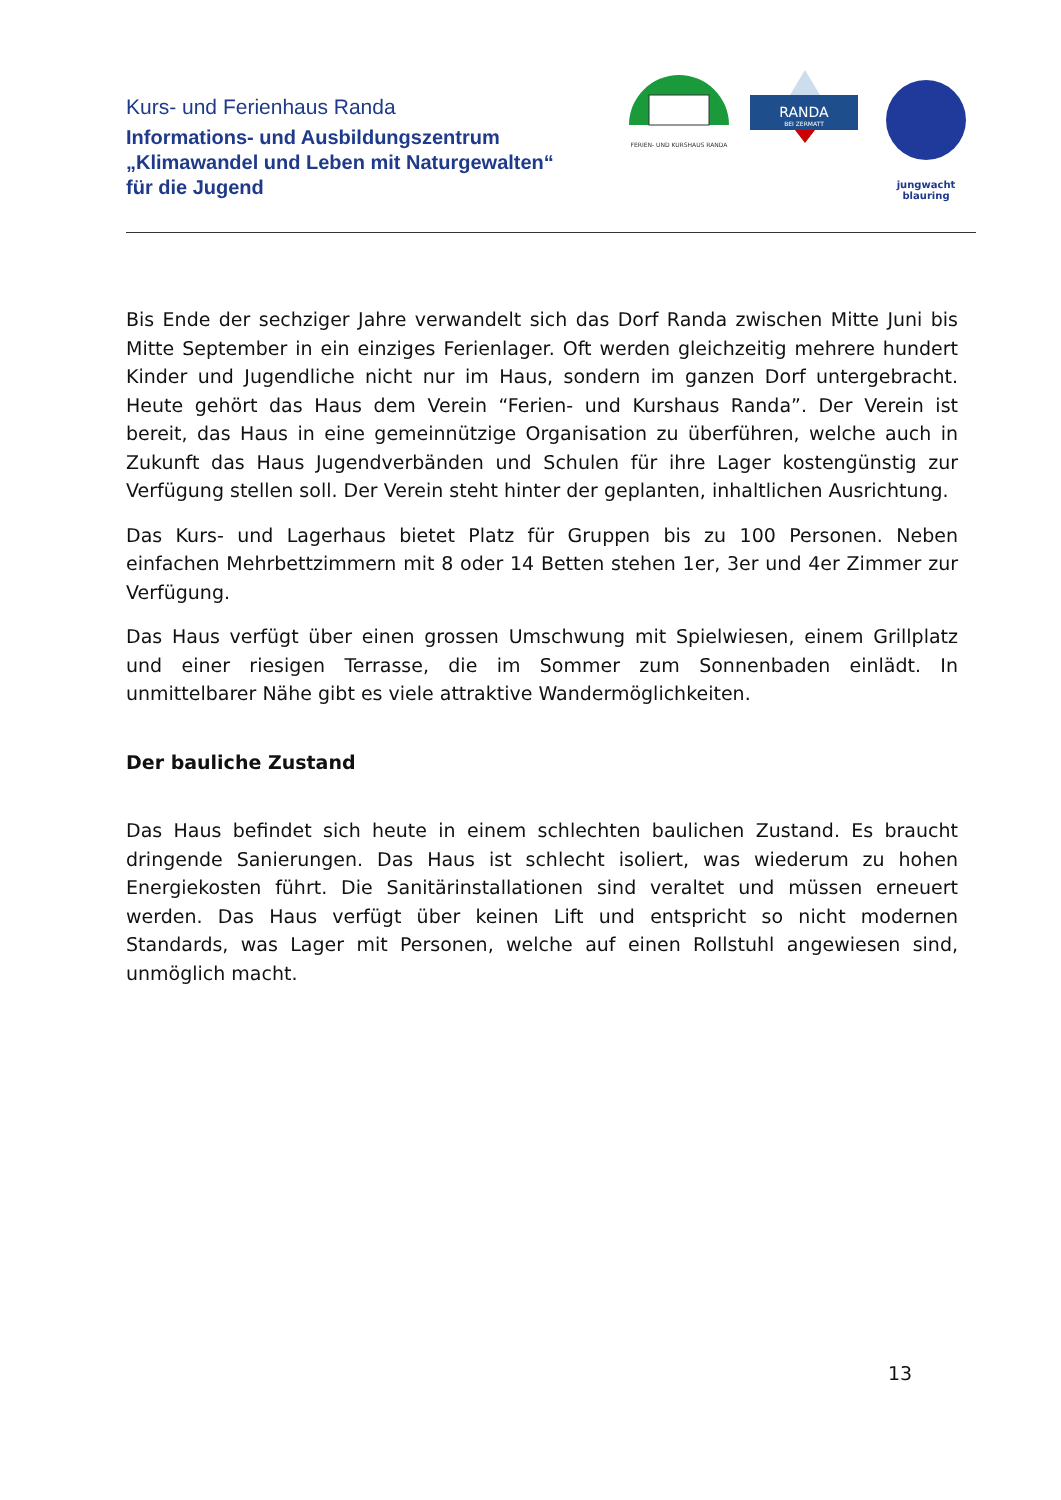Kurs- und Ferienhaus Randa
Informations- und Ausbildungszentrum
„Klimawandel und Leben mit Naturgewalten“
für die Jugend
FERIEN- UND KURSHAUS RANDA
RANDA
BEI ZERMATT
jungwacht
blauring
Bis Ende der sechziger Jahre verwandelt sich das Dorf Randa zwischen Mitte Juni bis Mitte September in ein einziges Ferienlager. Oft werden gleichzeitig mehrere hundert Kinder und Jugendliche nicht nur im Haus, sondern im ganzen Dorf untergebracht. Heute gehört das Haus dem Verein “Ferien- und Kurshaus Randa”. Der Verein ist bereit, das Haus in eine gemeinnützige Organisation zu überführen, welche auch in Zukunft das Haus Jugendverbänden und Schulen für ihre Lager kostengünstig zur Verfügung stellen soll. Der Verein steht hinter der geplanten, inhaltlichen Ausrichtung.
Das Kurs- und Lagerhaus bietet Platz für Gruppen bis zu 100 Personen. Neben einfachen Mehrbettzimmern mit 8 oder 14 Betten stehen 1er, 3er und 4er Zimmer zur Verfügung.
Das Haus verfügt über einen grossen Umschwung mit Spielwiesen, einem Grillplatz und einer riesigen Terrasse, die im Sommer zum Sonnenbaden einlädt. In unmittelbarer Nähe gibt es viele attraktive Wandermöglichkeiten.
Der bauliche Zustand
Das Haus befindet sich heute in einem schlechten baulichen Zustand. Es braucht dringende Sanierungen. Das Haus ist schlecht isoliert, was wiederum zu hohen Energiekosten führt. Die Sanitärinstallationen sind veraltet und müssen erneuert werden. Das Haus verfügt über keinen Lift und entspricht so nicht modernen Standards, was Lager mit Personen, welche auf einen Rollstuhl angewiesen sind, unmöglich macht.
13